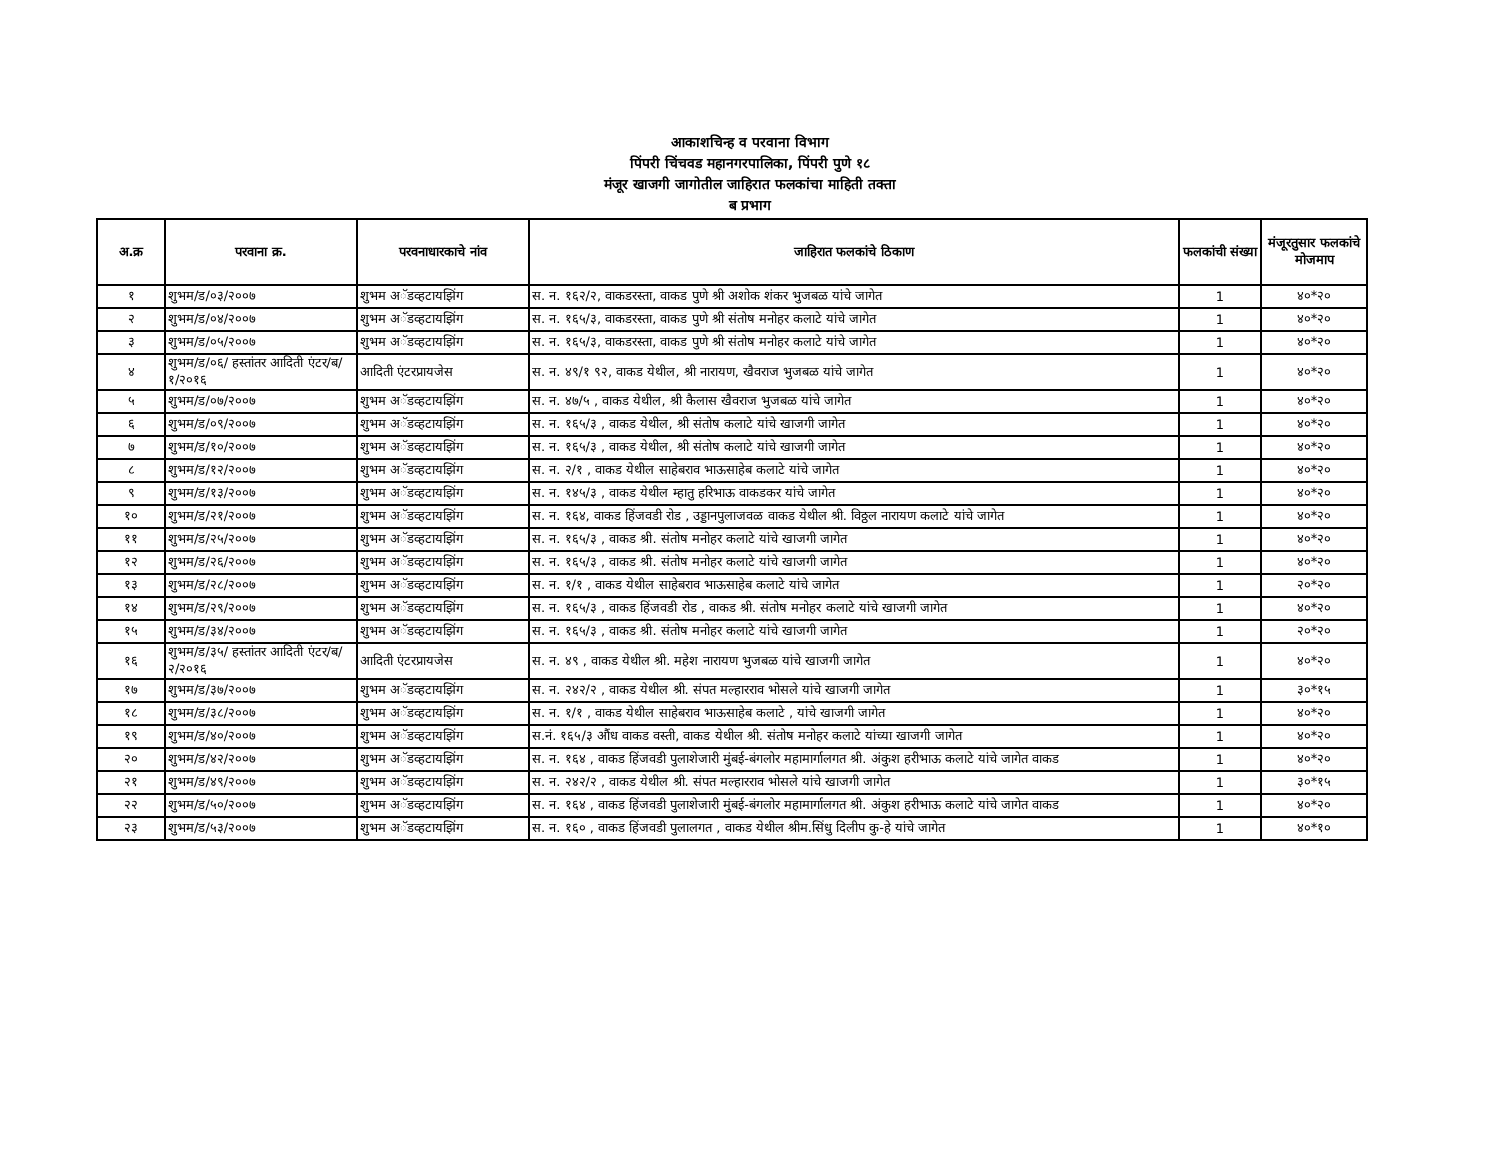आकाशचिन्ह व परवाना विभाग
पिंपरी चिंचवड महानगरपालिका, पिंपरी पुणे १८
मंजूर खाजगी जागोतील जाहिरात फलकांचा माहिती तक्ता
ब प्रभाग
| अ.क्र | परवाना क्र. | परवनाधारकाचे नांव | जाहिरात फलकांचे ठिकाण | फलकांची संख्या | मंजूरतुसार फलकांचे मोजमाप |
| --- | --- | --- | --- | --- | --- |
| १ | शुभम/ड/०३/२००७ | शुभम अॅडव्हटायझिंग | स. न. १६२/२, वाकडरस्ता, वाकड पुणे श्री अशोक शंकर भुजबळ यांचे जागेत | 1 | ४०*२० |
| २ | शुभम/ड/०४/२००७ | शुभम अॅडव्हटायझिंग | स. न. १६५/३, वाकडरस्ता, वाकड पुणे श्री संतोष मनोहर कलाटे यांचे जागेत | 1 | ४०*२० |
| ३ | शुभम/ड/०५/२००७ | शुभम अॅडव्हटायझिंग | स. न. १६५/३, वाकडरस्ता, वाकड पुणे श्री संतोष मनोहर कलाटे यांचे जागेत | 1 | ४०*२० |
| ४ | शुभम/ड/०६/ हस्तांतर आदिती एंटर/ब/१/२०१६ | आदिती एंटरप्रायजेस | स. न. ४९/१ ९२, वाकड येथील, श्री नारायण, खैवराज भुजबळ यांचे जागेत | 1 | ४०*२० |
| ५ | शुभम/ड/०७/२००७ | शुभम अॅडव्हटायझिंग | स. न. ४७/५ , वाकड येथील, श्री कैलास खैवराज भुजबळ यांचे जागेत | 1 | ४०*२० |
| ६ | शुभम/ड/०९/२००७ | शुभम अॅडव्हटायझिंग | स. न. १६५/३ , वाकड येथील, श्री संतोष कलाटे यांचे खाजगी जागेत | 1 | ४०*२० |
| ७ | शुभम/ड/१०/२००७ | शुभम अॅडव्हटायझिंग | स. न. १६५/३ , वाकड येथील, श्री संतोष कलाटे यांचे खाजगी जागेत | 1 | ४०*२० |
| ८ | शुभम/ड/१२/२००७ | शुभम अॅडव्हटायझिंग | स. न. २/१ , वाकड येथील साहेबराव भाऊसाहेब कलाटे यांचे जागेत | 1 | ४०*२० |
| ९ | शुभम/ड/१३/२००७ | शुभम अॅडव्हटायझिंग | स. न. १४५/३ , वाकड येथील म्हातु हरिभाऊ वाकडकर यांचे जागेत | 1 | ४०*२० |
| १० | शुभम/ड/२१/२००७ | शुभम अॅडव्हटायझिंग | स. न. १६४, वाकड हिंजवडी रोड , उड्डानपुलाजवळ वाकड येथील श्री. विठ्ठल नारायण कलाटे यांचे जागेत | 1 | ४०*२० |
| ११ | शुभम/ड/२५/२००७ | शुभम अॅडव्हटायझिंग | स. न. १६५/३ , वाकड श्री. संतोष मनोहर कलाटे यांचे खाजगी जागेत | 1 | ४०*२० |
| १२ | शुभम/ड/२६/२००७ | शुभम अॅडव्हटायझिंग | स. न. १६५/३ , वाकड श्री. संतोष मनोहर कलाटे यांचे खाजगी जागेत | 1 | ४०*२० |
| १३ | शुभम/ड/२८/२००७ | शुभम अॅडव्हटायझिंग | स. न. १/१ , वाकड येथील साहेबराव भाऊसाहेब कलाटे यांचे जागेत | 1 | २०*२० |
| १४ | शुभम/ड/२९/२००७ | शुभम अॅडव्हटायझिंग | स. न. १६५/३ , वाकड हिंजवडी रोड , वाकड श्री. संतोष मनोहर कलाटे यांचे खाजगी जागेत | 1 | ४०*२० |
| १५ | शुभम/ड/३४/२००७ | शुभम अॅडव्हटायझिंग | स. न. १६५/३ , वाकड श्री. संतोष मनोहर कलाटे यांचे खाजगी जागेत | 1 | २०*२० |
| १६ | शुभम/ड/३५/ हस्तांतर आदिती एंटर/ब/२/२०१६ | आदिती एंटरप्रायजेस | स. न. ४९ , वाकड येथील श्री. महेश नारायण भुजबळ यांचे खाजगी जागेत | 1 | ४०*२० |
| १७ | शुभम/ड/३७/२००७ | शुभम अॅडव्हटायझिंग | स. न. २४२/२ , वाकड येथील श्री. संपत मल्हारराव भोसले यांचे खाजगी जागेत | 1 | ३०*१५ |
| १८ | शुभम/ड/३८/२००७ | शुभम अॅडव्हटायझिंग | स. न. १/१ , वाकड येथील साहेबराव भाऊसाहेब कलाटे , यांचे खाजगी जागेत | 1 | ४०*२० |
| १९ | शुभम/ड/४०/२००७ | शुभम अॅडव्हटायझिंग | स.नं. १६५/३ औंध वाकड वस्ती, वाकड येथील श्री. संतोष मनोहर कलाटे यांच्या खाजगी जागेत | 1 | ४०*२० |
| २० | शुभम/ड/४२/२००७ | शुभम अॅडव्हटायझिंग | स. न. १६४ , वाकड हिंजवडी पुलाशेजारी मुंबई-बंगलोर महामार्गालगत श्री. अंकुश हरीभाऊ कलाटे यांचे जागेत वाकड | 1 | ४०*२० |
| २१ | शुभम/ड/४९/२००७ | शुभम अॅडव्हटायझिंग | स. न. २४२/२ , वाकड येथील श्री. संपत मल्हारराव भोसले यांचे खाजगी जागेत | 1 | ३०*१५ |
| २२ | शुभम/ड/५०/२००७ | शुभम अॅडव्हटायझिंग | स. न. १६४ , वाकड हिंजवडी पुलाशेजारी मुंबई-बंगलोर महामार्गालगत श्री. अंकुश हरीभाऊ कलाटे यांचे जागेत वाकड | 1 | ४०*२० |
| २३ | शुभम/ड/५३/२००७ | शुभम अॅडव्हटायझिंग | स. न. १६० , वाकड हिंजवडी पुलालगत , वाकड येथील श्रीम.सिंधु दिलीप कु-हे यांचे जागेत | 1 | ४०*१० |